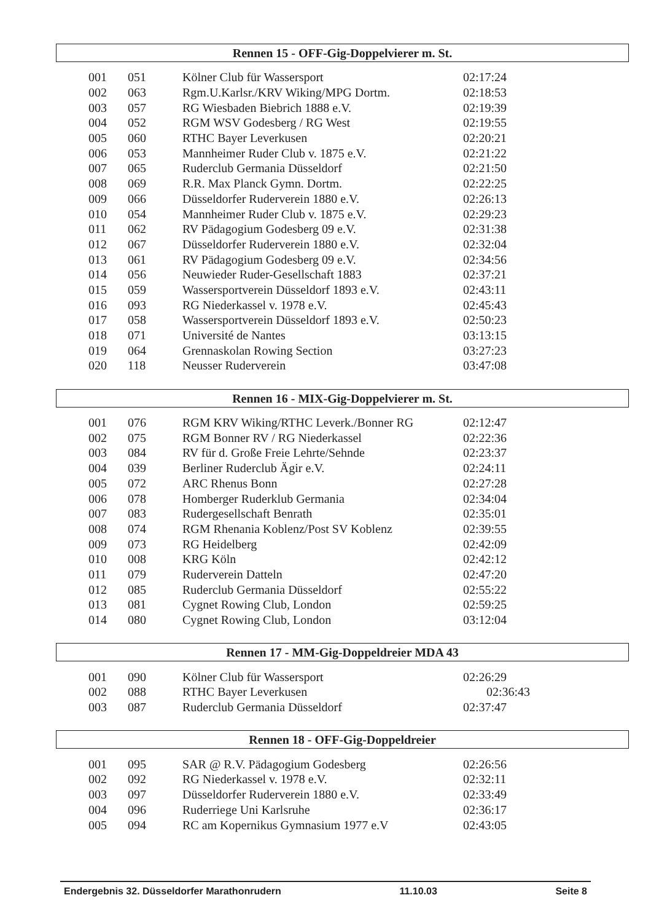Rennen 15 - OFF-Gig-Doppelvierer m. St.
| 001 | 051 | Kölner Club für Wassersport | 02:17:24 |
| 002 | 063 | Rgm.U.Karlsr./KRV Wiking/MPG Dortm. | 02:18:53 |
| 003 | 057 | RG Wiesbaden Biebrich 1888 e.V. | 02:19:39 |
| 004 | 052 | RGM WSV Godesberg / RG West | 02:19:55 |
| 005 | 060 | RTHC Bayer Leverkusen | 02:20:21 |
| 006 | 053 | Mannheimer Ruder Club v. 1875 e.V. | 02:21:22 |
| 007 | 065 | Ruderclub Germania Düsseldorf | 02:21:50 |
| 008 | 069 | R.R. Max Planck Gymn. Dortm. | 02:22:25 |
| 009 | 066 | Düsseldorfer Ruderverein 1880 e.V. | 02:26:13 |
| 010 | 054 | Mannheimer Ruder Club v. 1875 e.V. | 02:29:23 |
| 011 | 062 | RV Pädagogium Godesberg 09 e.V. | 02:31:38 |
| 012 | 067 | Düsseldorfer Ruderverein 1880 e.V. | 02:32:04 |
| 013 | 061 | RV Pädagogium Godesberg 09 e.V. | 02:34:56 |
| 014 | 056 | Neuwieder Ruder-Gesellschaft 1883 | 02:37:21 |
| 015 | 059 | Wassersportverein Düsseldorf 1893 e.V. | 02:43:11 |
| 016 | 093 | RG Niederkassel v. 1978 e.V. | 02:45:43 |
| 017 | 058 | Wassersportverein Düsseldorf 1893 e.V. | 02:50:23 |
| 018 | 071 | Université de Nantes | 03:13:15 |
| 019 | 064 | Grennaskolan Rowing Section | 03:27:23 |
| 020 | 118 | Neusser Ruderverein | 03:47:08 |
Rennen 16 - MIX-Gig-Doppelvierer m. St.
| 001 | 076 | RGM KRV Wiking/RTHC Leverk./Bonner RG | 02:12:47 |
| 002 | 075 | RGM Bonner RV / RG Niederkassel | 02:22:36 |
| 003 | 084 | RV für d. Große Freie Lehrte/Sehnde | 02:23:37 |
| 004 | 039 | Berliner Ruderclub Ägir e.V. | 02:24:11 |
| 005 | 072 | ARC Rhenus Bonn | 02:27:28 |
| 006 | 078 | Homberger Ruderklub Germania | 02:34:04 |
| 007 | 083 | Rudergesellschaft Benrath | 02:35:01 |
| 008 | 074 | RGM Rhenania Koblenz/Post SV Koblenz | 02:39:55 |
| 009 | 073 | RG Heidelberg | 02:42:09 |
| 010 | 008 | KRG Köln | 02:42:12 |
| 011 | 079 | Ruderverein Datteln | 02:47:20 |
| 012 | 085 | Ruderclub Germania Düsseldorf | 02:55:22 |
| 013 | 081 | Cygnet Rowing Club, London | 02:59:25 |
| 014 | 080 | Cygnet Rowing Club, London | 03:12:04 |
Rennen 17 - MM-Gig-Doppeldreier MDA 43
| 001 | 090 | Kölner Club für Wassersport | 02:26:29 |
| 002 | 088 | RTHC Bayer Leverkusen | 02:36:43 |
| 003 | 087 | Ruderclub Germania Düsseldorf | 02:37:47 |
Rennen 18 - OFF-Gig-Doppeldreier
| 001 | 095 | SAR @ R.V. Pädagogium Godesberg | 02:26:56 |
| 002 | 092 | RG Niederkassel v. 1978 e.V. | 02:32:11 |
| 003 | 097 | Düsseldorfer Ruderverein 1880 e.V. | 02:33:49 |
| 004 | 096 | Ruderriege Uni Karlsruhe | 02:36:17 |
| 005 | 094 | RC am Kopernikus Gymnasium 1977 e.V | 02:43:05 |
Endergebnis 32. Düsseldorfer Marathonrudern 11.10.03 Seite 8